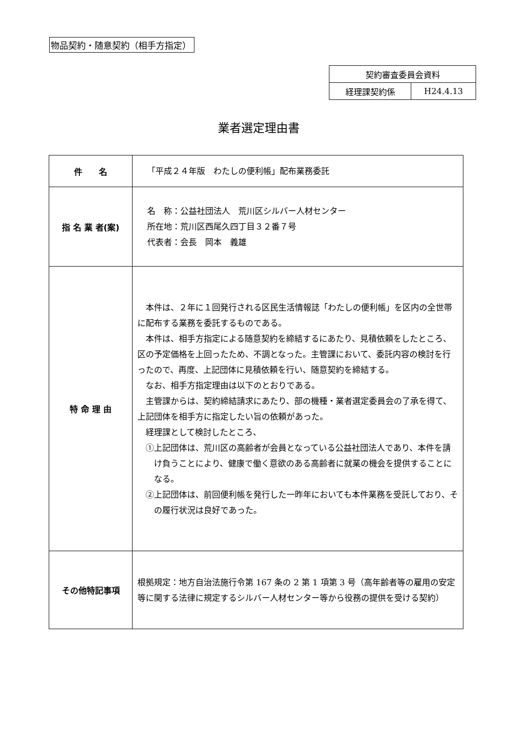物品契約・随意契約（相手方指定）
| 契約審査委員会資料 | |
| 経理課契約係 | H24.4.13 |
業者選定理由書
| 件 名 | 「平成２４年版 わたしの便利帳」配布業務委託 |
| 指 名 業 者(案) | 名 称：公益社団法人 荒川区シルバー人材センター 所在地：荒川区西尾久四丁目３２番７号 代表者：会長 岡本 義雄 |
| 特 命 理 由 | 本件は、２年に１回発行される区民生活情報誌「わたしの便利帳」を区内の全世帯に配布する業務を委託するものである。 本件は、相手方指定による随意契約を締結するにあたり、見積依頼をしたところ、区の予定価格を上回ったため、不調となった。主管課において、委託内容の検討を行ったので、再度、上記団体に見積依頼を行い、随意契約を締結する。 なお、相手方指定理由は以下のとおりである。 主管課からは、契約締結請求にあたり、部の機種・業者選定委員会の了承を得て、上記団体を相手方に指定したい旨の依頼があった。 経理課として検討したところ、 ①上記団体は、荒川区の高齢者が会員となっている公益社団法人であり、本件を請け負うことにより、健康で働く意欲のある高齢者に就業の機会を提供することになる。 ②上記団体は、前回便利帳を発行した一昨年においても本件業務を受託しており、その履行状況は良好であった。 |
| その他特記事項 | 根拠規定：地方自治法施行令第 167 条の 2 第 1 項第 3 号（高年齢者等の雇用の安定等に関する法律に規定するシルバー人材センター等から役務の提供を受ける契約） |